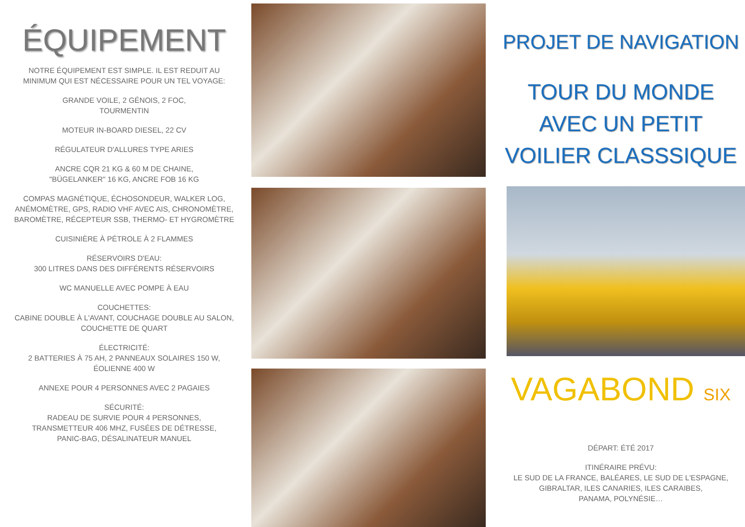ÉQUIPEMENT
NOTRE ÉQUIPEMENT EST SIMPLE. IL EST REDUIT AU
MINIMUM QUI EST NÉCESSAIRE POUR UN TEL VOYAGE:
GRANDE VOILE, 2 GÉNOIS, 2 FOC,
TOURMENTIN
MOTEUR IN-BOARD DIESEL, 22 CV
RÉGULATEUR D'ALLURES TYPE ARIES
ANCRE CQR 21 KG & 60 M DE CHAINE,
"BÜGELANKER" 16 KG, ANCRE FOB 16 KG
COMPAS MAGNÉTIQUE, ÉCHOSONDEUR, WALKER LOG,
ANÉMOMÈTRE, GPS, RADIO VHF AVEC AIS, CHRONOMÈTRE,
BAROMÈTRE, RÉCEPTEUR SSB, THERMO- ET HYGROMÈTRE
CUISINIÈRE À PÉTROLE À 2 FLAMMES
RÉSERVOIRS D'EAU:
300 LITRES DANS DES DIFFÉRENTS RÉSERVOIRS
WC MANUELLE AVEC POMPE À EAU
COUCHETTES:
CABINE DOUBLE À L'AVANT, COUCHAGE DOUBLE AU SALON,
COUCHETTE DE QUART
ÉLECTRICITÉ:
2 BATTERIES À 75 AH, 2 PANNEAUX SOLAIRES 150 W,
ÉOLIENNE 400 W
ANNEXE POUR 4 PERSONNES AVEC 2 PAGAIES
SÉCURITÉ:
RADEAU DE SURVIE POUR 4 PERSONNES,
TRANSMETTEUR 406 MHZ, FUSÉES DE DÉTRESSE,
PANIC-BAG, DÉSALINATEUR MANUEL
PROJET DE NAVIGATION
TOUR DU MONDE
AVEC UN PETIT
VOILIER CLASSSIQUE
VAGABOND SIX
DÉPART: ÉTÉ 2017
ITINÉRAIRE PRÉVU:
LE SUD DE LA FRANCE, BALÉARES, LE SUD DE L'ESPAGNE,
GIBRALTAR, ILES CANARIES, ILES CARAIBES,
PANAMA, POLYNÉSIE…